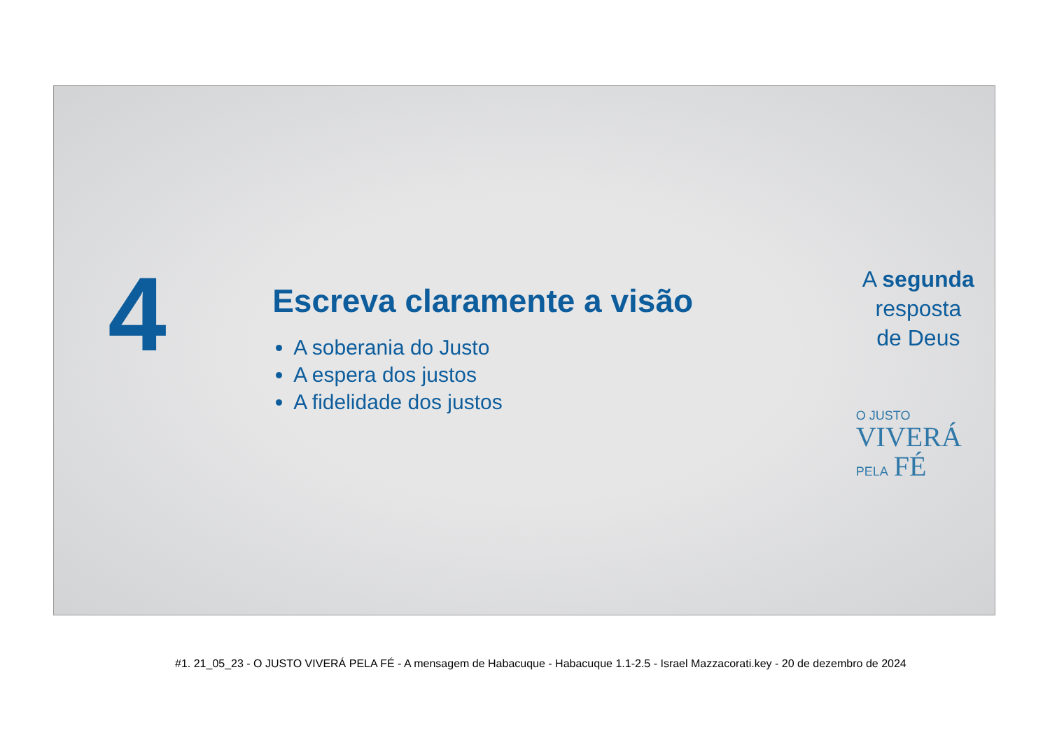4
Escreva claramente a visão
A soberania do Justo
A espera dos justos
A fidelidade dos justos
A segunda
resposta
de Deus
O JUSTO
VIVERÁ
PELA FÉ
#1. 21_05_23 - O JUSTO VIVERÁ PELA FÉ - A mensagem de Habacuque - Habacuque 1.1-2.5 - Israel Mazzacorati.key - 20 de dezembro de 2024